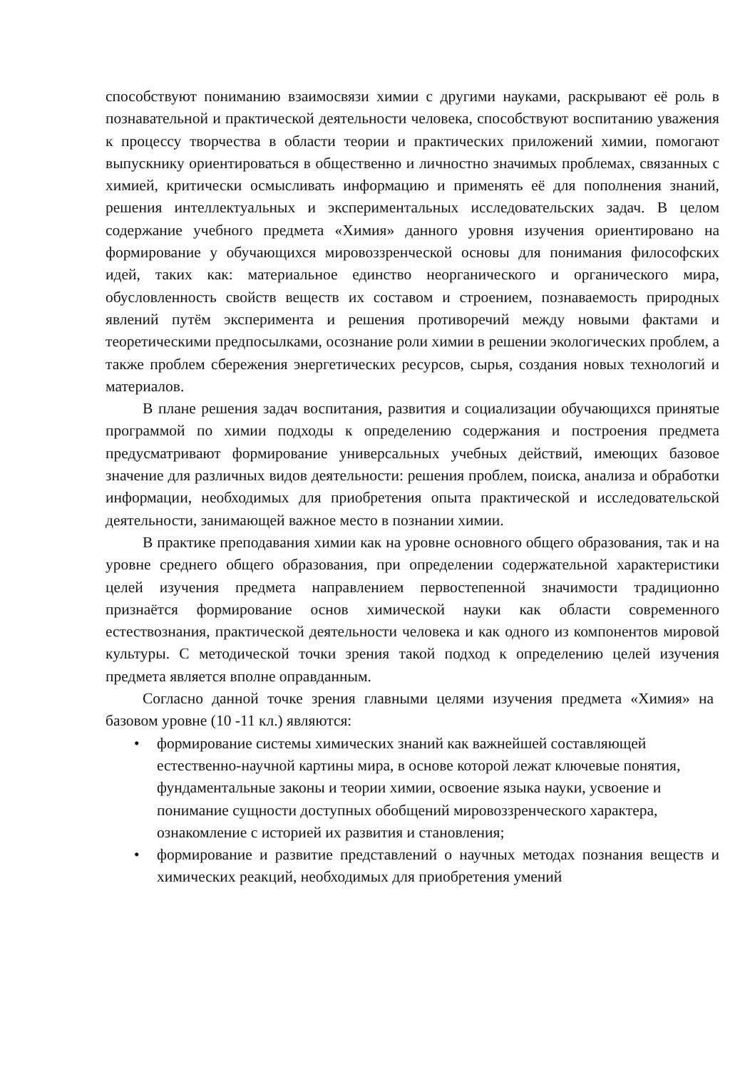способствуют пониманию взаимосвязи химии с другими науками, раскрывают её роль в познавательной и практической деятельности человека, способствуют воспитанию уважения к процессу творчества в области теории и практических приложений химии, помогают выпускнику ориентироваться в общественно и личностно значимых проблемах, связанных с химией, критически осмысливать информацию и применять её для пополнения знаний, решения интеллектуальных и экспериментальных исследовательских задач. В целом содержание учебного предмета «Химия» данного уровня изучения ориентировано на формирование у обучающихся мировоззренческой основы для понимания философских идей, таких как: материальное единство неорганического и органического мира, обусловленность свойств веществ их составом и строением, познаваемость природных явлений путём эксперимента и решения противоречий между новыми фактами и теоретическими предпосылками, осознание роли химии в решении экологических проблем, а также проблем сбережения энергетических ресурсов, сырья, создания новых технологий и материалов.
В плане решения задач воспитания, развития и социализации обучающихся принятые программой по химии подходы к определению содержания и построения предмета предусматривают формирование универсальных учебных действий, имеющих базовое значение для различных видов деятельности: решения проблем, поиска, анализа и обработки информации, необходимых для приобретения опыта практической и исследовательской деятельности, занимающей важное место в познании химии.
В практике преподавания химии как на уровне основного общего образования, так и на уровне среднего общего образования, при определении содержательной характеристики целей изучения предмета направлением первостепенной значимости традиционно признаётся формирование основ химической науки как области современного естествознания, практической деятельности человека и как одного из компонентов мировой культуры. С методической точки зрения такой подход к определению целей изучения предмета является вполне оправданным.
Согласно данной точке зрения главными целями изучения предмета «Химия» на базовом уровне (10 -11 кл.) являются:
• формирование системы химических знаний как важнейшей составляющей естественно-научной картины мира, в основе которой лежат ключевые понятия, фундаментальные законы и теории химии, освоение языка науки, усвоение и понимание сущности доступных обобщений мировоззренческого характера, ознакомление с историей их развития и становления;
• формирование и развитие представлений о научных методах познания веществ и химических реакций, необходимых для приобретения умений